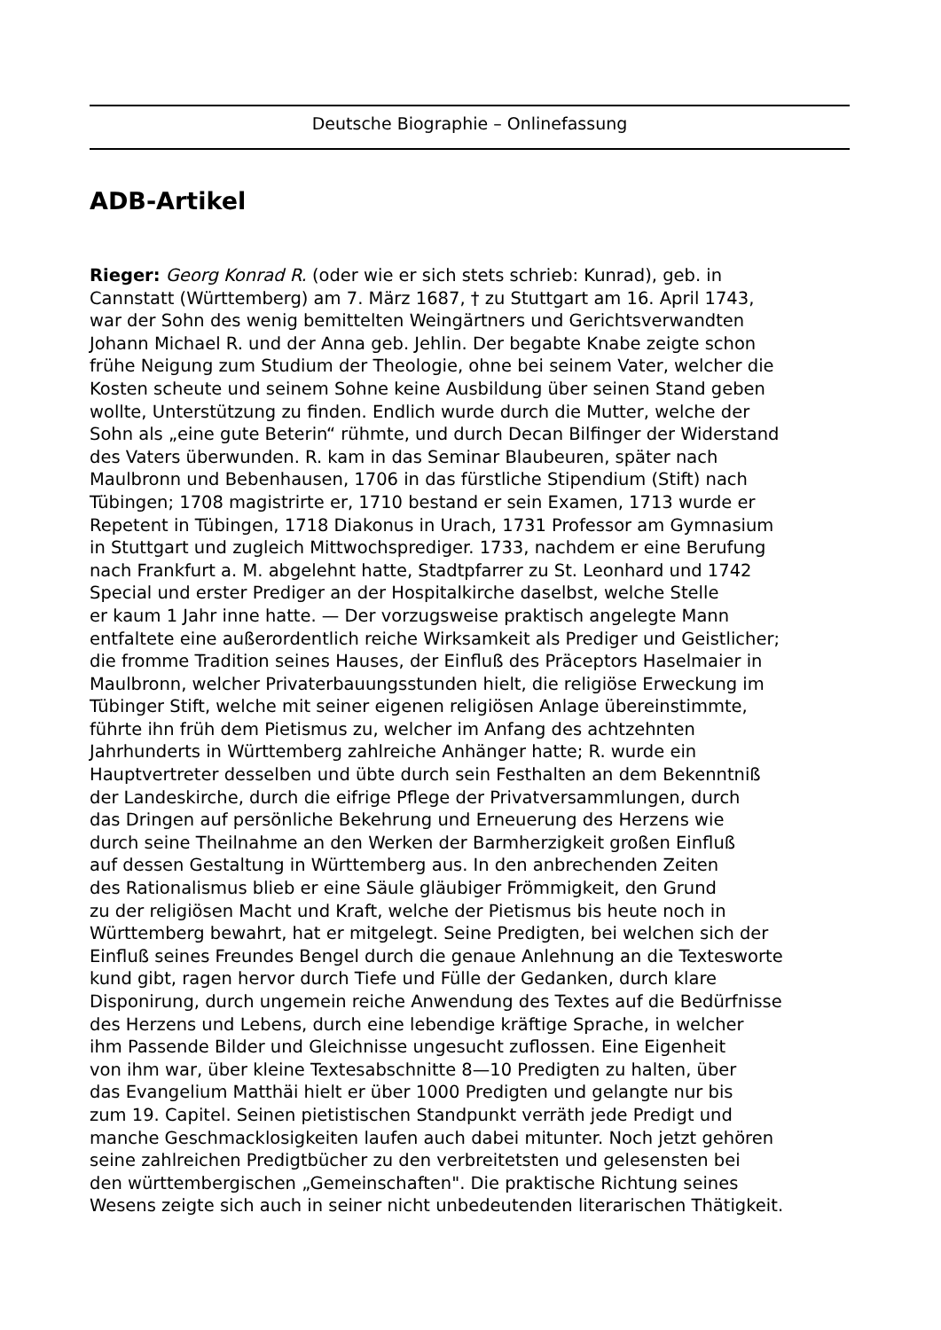Deutsche Biographie – Onlinefassung
ADB-Artikel
Rieger: Georg Konrad R. (oder wie er sich stets schrieb: Kunrad), geb. in
Cannstatt (Württemberg) am 7. März 1687, † zu Stuttgart am 16. April 1743,
war der Sohn des wenig bemittelten Weingärtners und Gerichtsverwandten
Johann Michael R. und der Anna geb. Jehlin. Der begabte Knabe zeigte schon
frühe Neigung zum Studium der Theologie, ohne bei seinem Vater, welcher die
Kosten scheute und seinem Sohne keine Ausbildung über seinen Stand geben
wollte, Unterstützung zu finden. Endlich wurde durch die Mutter, welche der
Sohn als „eine gute Beterin“ rühmte, und durch Decan Bilfinger der Widerstand
des Vaters überwunden. R. kam in das Seminar Blaubeuren, später nach
Maulbronn und Bebenhausen, 1706 in das fürstliche Stipendium (Stift) nach
Tübingen; 1708 magistrirte er, 1710 bestand er sein Examen, 1713 wurde er
Repetent in Tübingen, 1718 Diakonus in Urach, 1731 Professor am Gymnasium
in Stuttgart und zugleich Mittwochsprediger. 1733, nachdem er eine Berufung
nach Frankfurt a. M. abgelehnt hatte, Stadtpfarrer zu St. Leonhard und 1742
Special und erster Prediger an der Hospitalkirche daselbst, welche Stelle
er kaum 1 Jahr inne hatte. — Der vorzugsweise praktisch angelegte Mann
entfaltete eine außerordentlich reiche Wirksamkeit als Prediger und Geistlicher;
die fromme Tradition seines Hauses, der Einfluß des Präceptors Haselmaier in
Maulbronn, welcher Privaterbauungsstunden hielt, die religiöse Erweckung im
Tübinger Stift, welche mit seiner eigenen religiösen Anlage übereinstimmte,
führte ihn früh dem Pietismus zu, welcher im Anfang des achtzehnten
Jahrhunderts in Württemberg zahlreiche Anhänger hatte; R. wurde ein
Hauptvertreter desselben und übte durch sein Festhalten an dem Bekenntniß
der Landeskirche, durch die eifrige Pflege der Privatversammlungen, durch
das Dringen auf persönliche Bekehrung und Erneuerung des Herzens wie
durch seine Theilnahme an den Werken der Barmherzigkeit großen Einfluß
auf dessen Gestaltung in Württemberg aus. In den anbrechenden Zeiten
des Rationalismus blieb er eine Säule gläubiger Frömmigkeit, den Grund
zu der religiösen Macht und Kraft, welche der Pietismus bis heute noch in
Württemberg bewahrt, hat er mitgelegt. Seine Predigten, bei welchen sich der
Einfluß seines Freundes Bengel durch die genaue Anlehnung an die Textesworte
kund gibt, ragen hervor durch Tiefe und Fülle der Gedanken, durch klare
Disponirung, durch ungemein reiche Anwendung des Textes auf die Bedürfnisse
des Herzens und Lebens, durch eine lebendige kräftige Sprache, in welcher
ihm Passende Bilder und Gleichnisse ungesucht zuflossen. Eine Eigenheit
von ihm war, über kleine Textesabschnitte 8—10 Predigten zu halten, über
das Evangelium Matthäi hielt er über 1000 Predigten und gelangte nur bis
zum 19. Capitel. Seinen pietistischen Standpunkt verräth jede Predigt und
manche Geschmacklosigkeiten laufen auch dabei mitunter. Noch jetzt gehören
seine zahlreichen Predigtbücher zu den verbreitetsten und gelesensten bei
den württembergischen „Gemeinschaften". Die praktische Richtung seines
Wesens zeigte sich auch in seiner nicht unbedeutenden literarischen Thätigkeit.